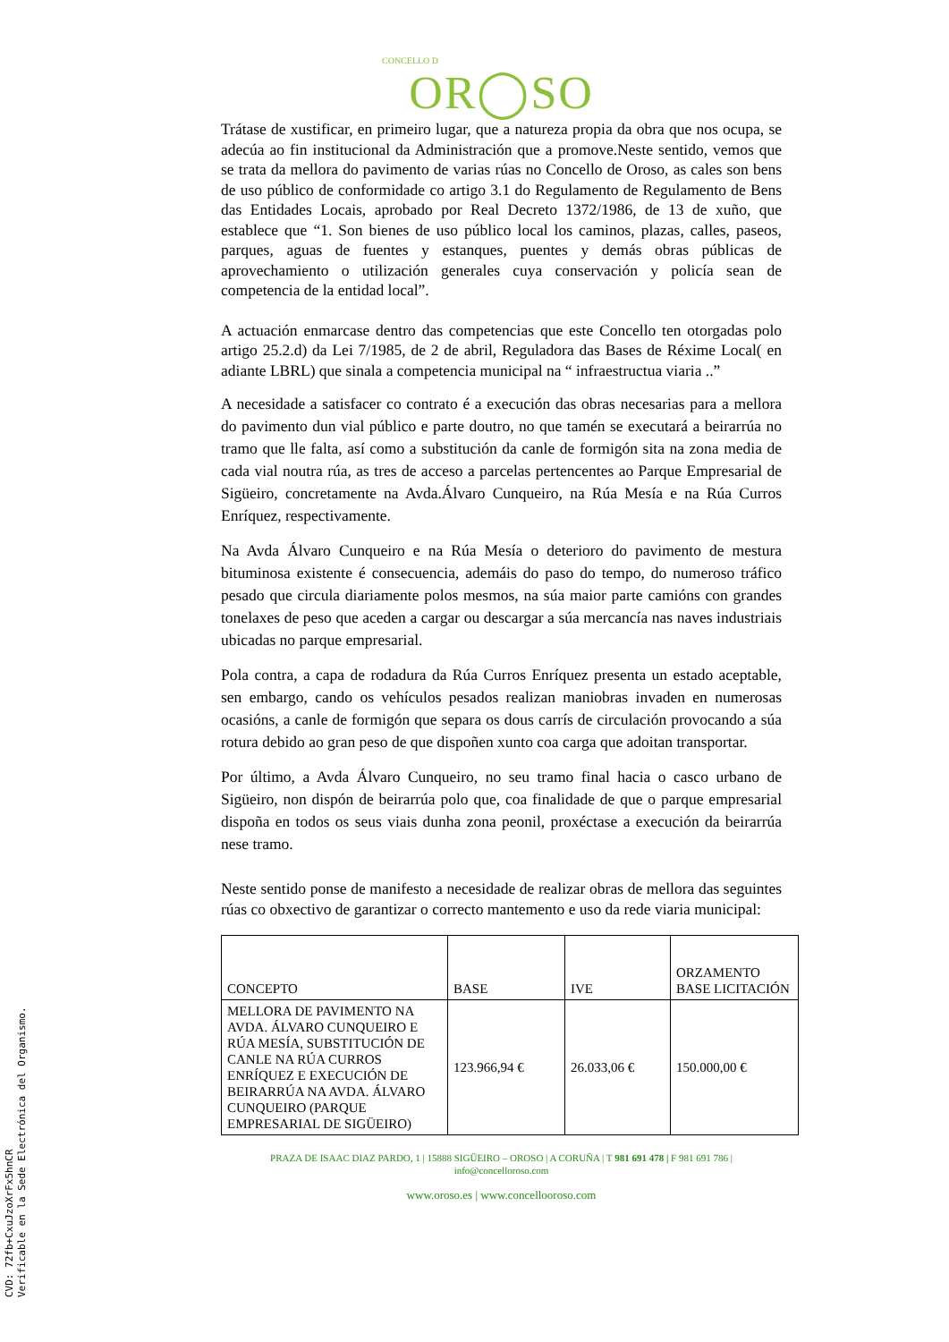CVD: 72fb+CxuJzoXrFx5hnCR
Verificable en la Sede Electrónica del Organismo.
CONCELLO D
OR◯SO
Trátase de xustificar, en primeiro lugar, que a natureza propia da obra que nos ocupa, se adecúa ao fin institucional da Administración que a promove.Neste sentido, vemos que se trata da mellora do pavimento de varias rúas no Concello de Oroso, as cales son bens de uso público de conformidade co artigo 3.1 do Regulamento de Regulamento de Bens das Entidades Locais, aprobado por Real Decreto 1372/1986, de 13 de xuño, que establece que “1. Son bienes de uso público local los caminos, plazas, calles, paseos, parques, aguas de fuentes y estanques, puentes y demás obras públicas de aprovechamiento o utilización generales cuya conservación y policía sean de competencia de la entidad local”.
A actuación enmarcase dentro das competencias que este Concello ten otorgadas polo artigo 25.2.d) da Lei 7/1985, de 2 de abril, Reguladora das Bases de Réxime Local( en adiante LBRL) que sinala a competencia municipal na “ infraestructua viaria ..”
A necesidade a satisfacer co contrato é a execución das obras necesarias para a mellora do pavimento dun vial público e parte doutro, no que tamén se executará a beirarrúa no tramo que lle falta, así como a substitución da canle de formigón sita na zona media de cada vial noutra rúa, as tres de acceso a parcelas pertencentes ao Parque Empresarial de Sigüeiro, concretamente na Avda.Álvaro Cunqueiro, na Rúa Mesía e na Rúa Curros Enríquez, respectivamente.
Na Avda Álvaro Cunqueiro e na Rúa Mesía o deterioro do pavimento de mestura bituminosa existente é consecuencia, ademáis do paso do tempo, do numeroso tráfico pesado que circula diariamente polos mesmos, na súa maior parte camións con grandes tonelaxes de peso que aceden a cargar ou descargar a súa mercancía nas naves industriais ubicadas no parque empresarial.
Pola contra, a capa de rodadura da Rúa Curros Enríquez presenta un estado aceptable, sen embargo, cando os vehículos pesados realizan maniobras invaden en numerosas ocasións, a canle de formigón que separa os dous carrís de circulación provocando a súa rotura debido ao gran peso de que dispoñen xunto coa carga que adoitan transportar.
Por último, a Avda Álvaro Cunqueiro, no seu tramo final hacia o casco urbano de Sigüeiro, non dispón de beirarrúa polo que, coa finalidade de que o parque empresarial dispoña en todos os seus viais dunha zona peonil, proxéctase a execución da beirarrúa nese tramo.
Neste sentido ponse de manifesto a necesidade de realizar obras de mellora das seguintes rúas co obxectivo de garantizar o correcto mantemento e uso da rede viaria municipal:
| CONCEPTO | BASE | IVE | ORZAMENTO BASE LICITACIÓN |
| --- | --- | --- | --- |
| MELLORA DE PAVIMENTO NA AVDA. ÁLVARO CUNQUEIRO E RÚA MESÍA, SUBSTITUCIÓN DE CANLE NA RÚA CURROS ENRÍQUEZ E EXECUCIÓN DE BEIRARRÚA NA AVDA. ÁLVARO CUNQUEIRO (PARQUE EMPRESARIAL DE SIGÜEIRO) | 123.966,94 € | 26.033,06 € | 150.000,00 € |
PRAZA DE ISAAC DIAZ PARDO, 1 | 15888 SIGÜEIRO – OROSO | A CORUÑA | T 981 691 478 | F 981 691 786 |
info@concelloroso.com
www.oroso.es | www.concellooroso.com